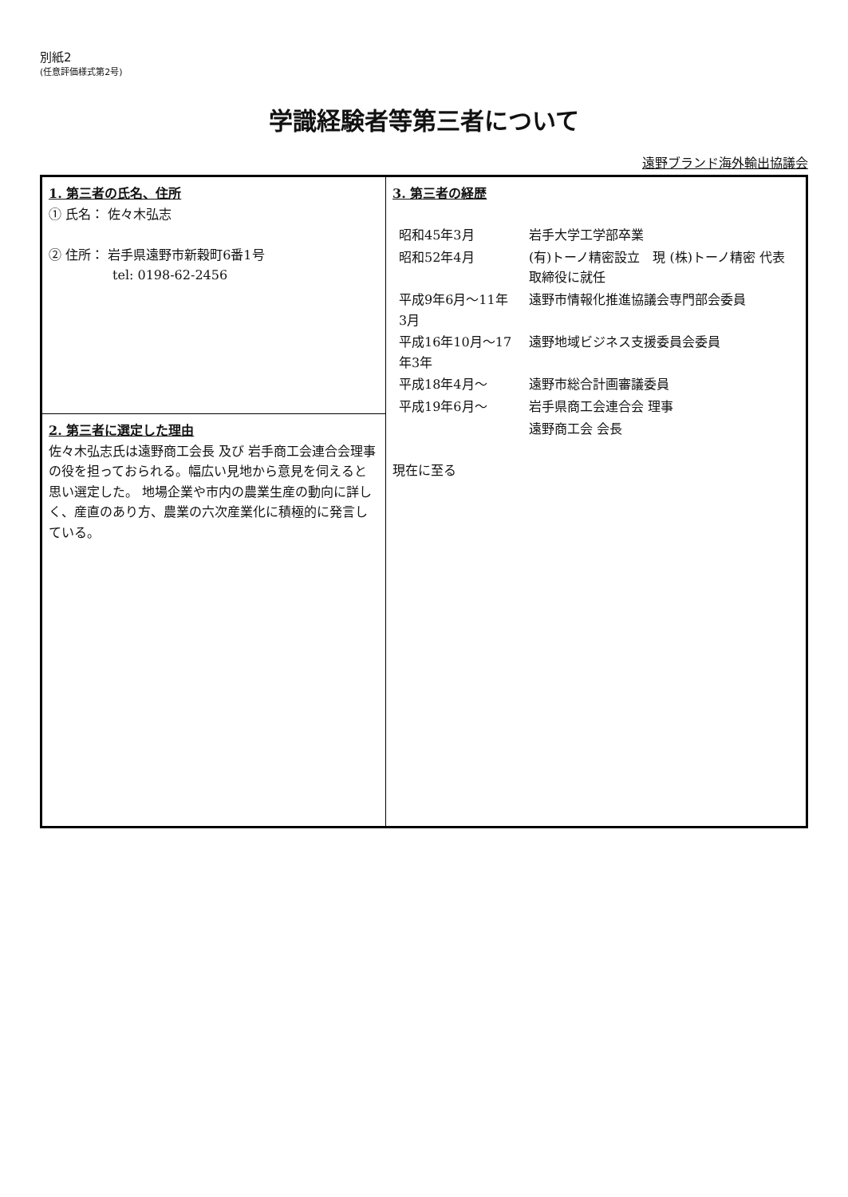別紙2
(任意評価様式第2号)
学識経験者等第三者について
遠野ブランド海外輸出協議会
| 1. 第三者の氏名、住所 ① 氏名： 佐々木弘志 ② 住所： 岩手県遠野市新穀町6番1号 tel: 0198-62-2456 | 3. 第三者の経歴 / 昭和45年3月 / 岩手大学工学部卒業 / / 昭和52年4月 / (有)トーノ精密設立 現 (株)トーノ精密 代表取締役に就任 / / 平成9年6月～11年3月 / 遠野市情報化推進協議会専門部会委員 / / 平成16年10月～17年3年 / 遠野地域ビジネス支援委員会委員 / / 平成18年4月～ / 遠野市総合計画審議委員 / / 平成19年6月～ / 岩手県商工会連合会 理事 / / / 遠野商工会 会長 / 現在に至る |
| 2. 第三者に選定した理由 佐々木弘志氏は遠野商工会長 及び 岩手商工会連合会理事の役を担っておられる。幅広い見地から意見を伺えると思い選定した。 地場企業や市内の農業生産の動向に詳しく、産直のあり方、農業の六次産業化に積極的に発言している。 | |